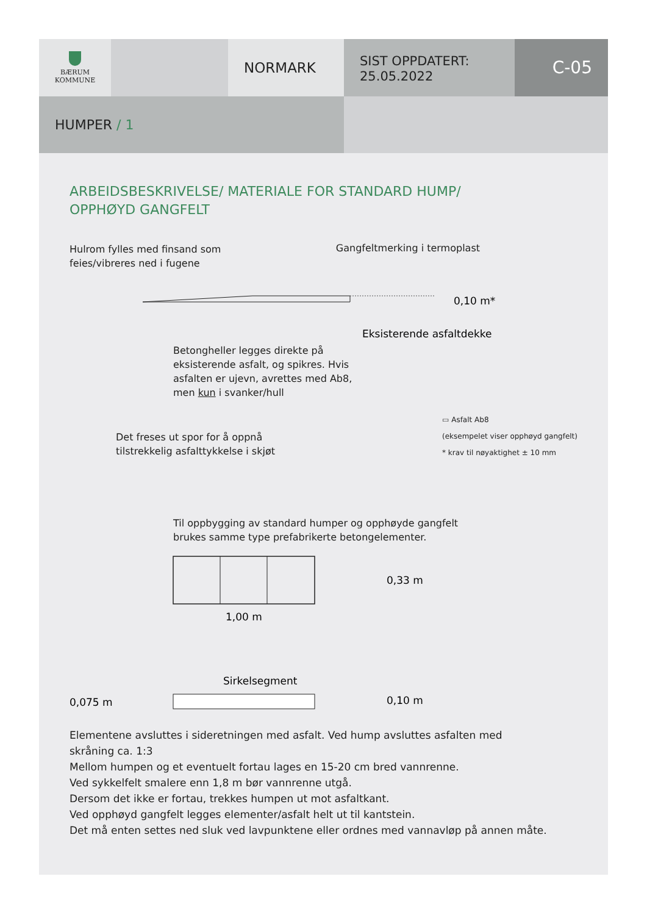BÆRUM
KOMMUNE
NORMARK
SIST OPPDATERT:
25.05.2022
C-05
HUMPER / 1
ARBEIDSBESKRIVELSE/ MATERIALE FOR STANDARD HUMP/
OPPHØYD GANGFELT
Hulrom fylles med finsand som
feies/vibreres ned i fugene
Gangfeltmerking i termoplast
0,10 m*
Eksisterende asfaltdekke
Betongheller legges direkte på
eksisterende asfalt, og spikres. Hvis
asfalten er ujevn, avrettes med Ab8,
men kun i svanker/hull
Det freses ut spor for å oppnå
tilstrekkelig asfalttykkelse i skjøt
▭ Asfalt Ab8
(eksempelet viser opphøyd gangfelt)
* krav til nøyaktighet ± 10 mm
Til oppbygging av standard humper og opphøyde gangfelt
brukes samme type prefabrikerte betongelementer.
0,33 m
1,00 m
Sirkelsegment
0,075 m
0,10 m
Elementene avsluttes i sideretningen med asfalt. Ved hump avsluttes asfalten med
skråning ca. 1:3
Mellom humpen og et eventuelt fortau lages en 15-20 cm bred vannrenne.
Ved sykkelfelt smalere enn 1,8 m bør vannrenne utgå.
Dersom det ikke er fortau, trekkes humpen ut mot asfaltkant.
Ved opphøyd gangfelt legges elementer/asfalt helt ut til kantstein.
Det må enten settes ned sluk ved lavpunktene eller ordnes med vannavløp på annen måte.